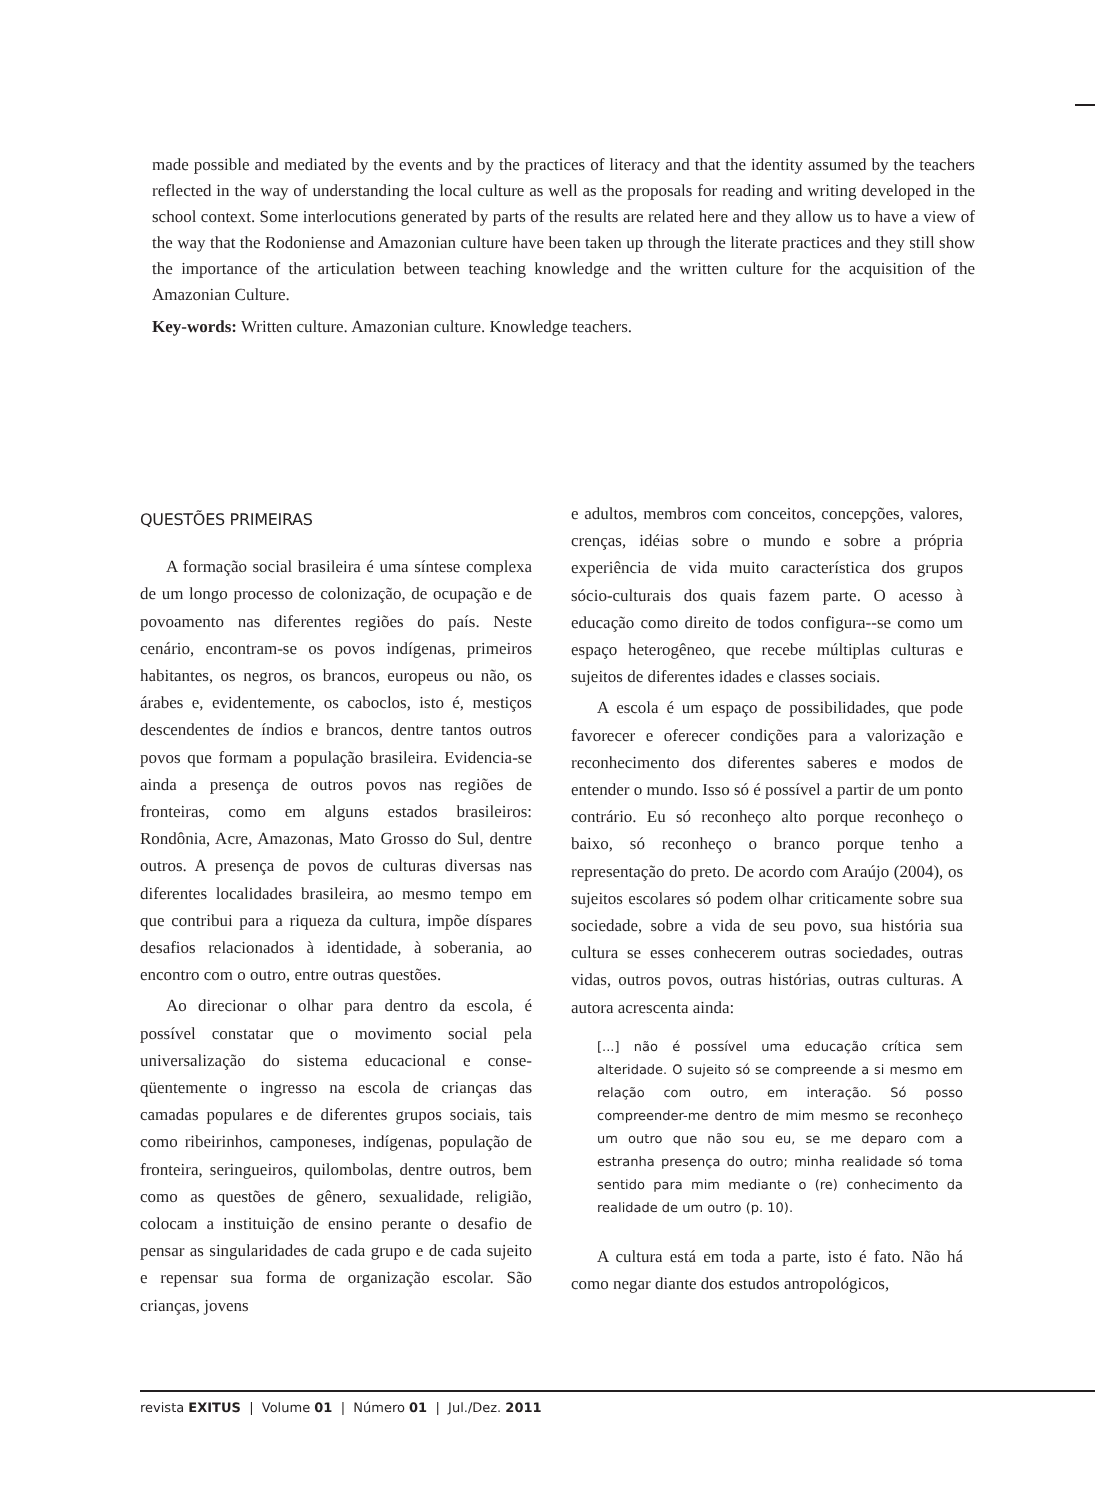made possible and mediated by the events and by the practices of literacy and that the identity assumed by the teachers reflected in the way of understanding the local culture as well as the proposals for reading and writing developed in the school context. Some interlocutions generated by parts of the results are related here and they allow us to have a view of the way that the Rodoniense and Amazonian culture have been taken up through the literate practices and they still show the importance of the articulation between teaching knowledge and the written culture for the acquisition of the Amazonian Culture.
Key-words: Written culture. Amazonian culture. Knowledge teachers.
QUESTÕES PRIMEIRAS
A formação social brasileira é uma síntese complexa de um longo processo de colonização, de ocupação e de povoamento nas diferentes regiões do país. Neste cenário, encontram-se os povos indígenas, primeiros habitantes, os negros, os brancos, europeus ou não, os árabes e, evidentemente, os caboclos, isto é, mestiços descendentes de índios e brancos, dentre tantos outros povos que formam a população brasileira. Evidencia-se ainda a presença de outros povos nas regiões de fronteiras, como em alguns estados brasileiros: Rondônia, Acre, Amazonas, Mato Grosso do Sul, dentre outros. A presença de povos de culturas diversas nas diferentes localidades brasileira, ao mesmo tempo em que contribui para a riqueza da cultura, impõe díspares desafios relacionados à identidade, à soberania, ao encontro com o outro, entre outras questões.
Ao direcionar o olhar para dentro da escola, é possível constatar que o movimento social pela universalização do sistema educacional e conse-qüentemente o ingresso na escola de crianças das camadas populares e de diferentes grupos sociais, tais como ribeirinhos, camponeses, indígenas, população de fronteira, seringueiros, quilombolas, dentre outros, bem como as questões de gênero, sexualidade, religião, colocam a instituição de ensino perante o desafio de pensar as singularidades de cada grupo e de cada sujeito e repensar sua forma de organização escolar. São crianças, jovens
e adultos, membros com conceitos, concepções, valores, crenças, idéias sobre o mundo e sobre a própria experiência de vida muito característica dos grupos sócio-culturais dos quais fazem parte. O acesso à educação como direito de todos configura--se como um espaço heterogêneo, que recebe múltiplas culturas e sujeitos de diferentes idades e classes sociais.
A escola é um espaço de possibilidades, que pode favorecer e oferecer condições para a valorização e reconhecimento dos diferentes saberes e modos de entender o mundo. Isso só é possível a partir de um ponto contrário. Eu só reconheço alto porque reconheço o baixo, só reconheço o branco porque tenho a representação do preto. De acordo com Araújo (2004), os sujeitos escolares só podem olhar criticamente sobre sua sociedade, sobre a vida de seu povo, sua história sua cultura se esses conhecerem outras sociedades, outras vidas, outros povos, outras histórias, outras culturas. A autora acrescenta ainda:
[...] não é possível uma educação crítica sem alteridade. O sujeito só se compreende a si mesmo em relação com outro, em interação. Só posso compreender-me dentro de mim mesmo se reconheço um outro que não sou eu, se me deparo com a estranha presença do outro; minha realidade só toma sentido para mim mediante o (re) conhecimento da realidade de um outro (p. 10).
A cultura está em toda a parte, isto é fato. Não há como negar diante dos estudos antropológicos,
revista EXITUS | Volume 01 | Número 01 | Jul./Dez. 2011